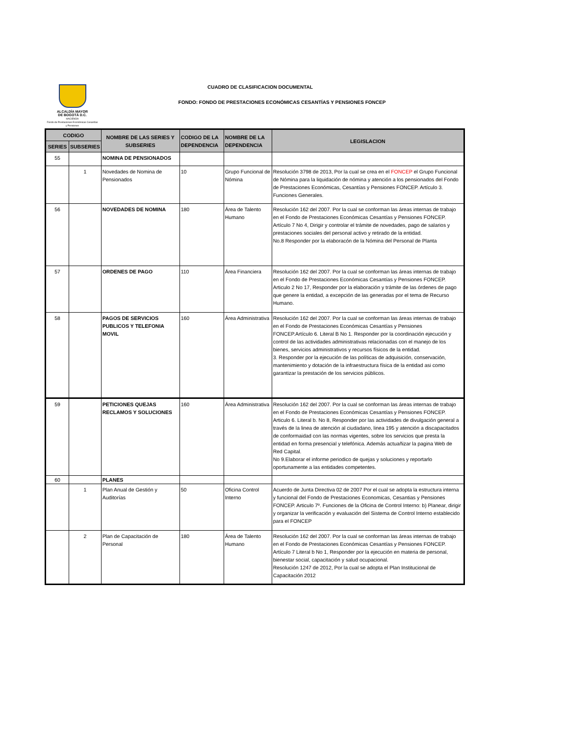ALCALDÍA MAYOR
DE BOGOTÁ D.C.
HACIENDA
Fondo de Prestaciones Económicas Cesantías y Pensiones
CUADRO DE CLASIFICACION DOCUMENTAL
FONDO: FONDO DE PRESTACIONES ECONÓMICAS CESANTÍAS Y PENSIONES FONCEP
| CODIGO | | NOMBRE DE LAS SERIES Y SUBSERIES | CODIGO DE LA DEPENDENCIA | NOMBRE DE LA DEPENDENCIA | LEGISLACION |
| --- | --- | --- | --- | --- | --- |
| SERIES | SUBSERIES | | | | |
| 55 | | NOMINA DE PENSIONADOS | | | |
| | 1 | Novedades de Nomina de Pensionados | 10 | Grupo Funcional de Nómina | Resolución 3798 de 2013, Por la cual se crea en el FONCEP el Grupo Funcional de Nómina para la liquidación de nómina y atención a los pensionados del Fondo de Prestaciones Económicas, Cesantías y Pensiones FONCEP. Artículo 3. Funciones Generales. |
| 56 | | NOVEDADES DE NOMINA | 180 | Área de Talento Humano | Resolución 162 del 2007. Por la cual se conforman las áreas internas de trabajo en el Fondo de Prestaciones Económicas Cesantías y Pensiones FONCEP. Artículo 7 No 4, Dirigir y controlar el trámite de novedades, pago de salarios y prestaciones sociales del personal activo y retirado de la entidad. No.8 Responder por la elaboracón de la Nómina del Personal de Planta |
| 57 | | ORDENES DE PAGO | 110 | Área Financiera | Resolución 162 del 2007. Por la cual se conforman las áreas internas de trabajo en el Fondo de Prestaciones Económicas Cesantías y Pensiones FONCEP. Articulo 2 No 17, Responder por la elaboración y trámite de las órdenes de pago que genere la entidad, a excepción de las generadas por el tema de Recurso Humano. |
| 58 | | PAGOS DE SERVICIOS PUBLICOS Y TELEFONIA MOVIL | 160 | Área Administrativa | Resolución 162 del 2007. Por la cual se conforman las áreas internas de trabajo en el Fondo de Prestaciones Económicas Cesantías y Pensiones FONCEP.Artículo 6. Literal B No 1. Responder por la coordinación ejecución y control de las actividades administrativas relacionadas con el manejo de los bienes, servicios administrativos y recursos físicos de la entidad. 3. Responder por la ejecución de las políticas de adquisición, conservación, mantenimiento y dotación de la infraestructura física de la entidad asi como garantizar la prestación de los servicios públicos. |
| 59 | | PETICIONES QUEJAS RECLAMOS Y SOLUCIONES | 160 | Área Administrativa | Resolución 162 del 2007. Por la cual se conforman las áreas internas de trabajo en el Fondo de Prestaciones Económicas Cesantías y Pensiones FONCEP. Articulo 6. Literal b. No 8, Responder por las actividades de divulgación general a través de la linea de atención al ciudadano, linea 195 y atención a discapacitados de conformaidad con las normas vigentes, sobre los servicios que presta la entidad en forma presencial y telefónica. Además actuañizar la pagina Web de Red Capital. No 9.Elaborar el informe periodico de quejas y soluciones y reportarlo oportunamente a las entidades competentes. |
| 60 | | PLANES | | | |
| | 1 | Plan Anual de Gestión y Auditorías | 50 | Oficina Control Interno | Acuerdo de Junta Directiva 02 de 2007 Por el cual se adopta la estructura interna y funcional del Fondo de Prestaciones Economicas, Cesantias y Pensiones FONCEP. Articulo 7º. Funciones de la Oficina de Control Interno: b) Planear, dirigir y organizar la verificación y evaluación del Sistema de Control Interno establecido para el FONCEP |
| | 2 | Plan de Capacitación de Personal | 180 | Área de Talento Humano | Resolución 162 del 2007. Por la cual se conforman las áreas internas de trabajo en el Fondo de Prestaciones Económicas Cesantías y Pensiones FONCEP. Artículo 7 Literal b No 1, Responder por la ejecución en materia de personal, bienestar social, capacitación y salud ocupacional. Resolución 1247 de 2012, Por la cual se adopta el Plan Institucional de Capacitación 2012 |